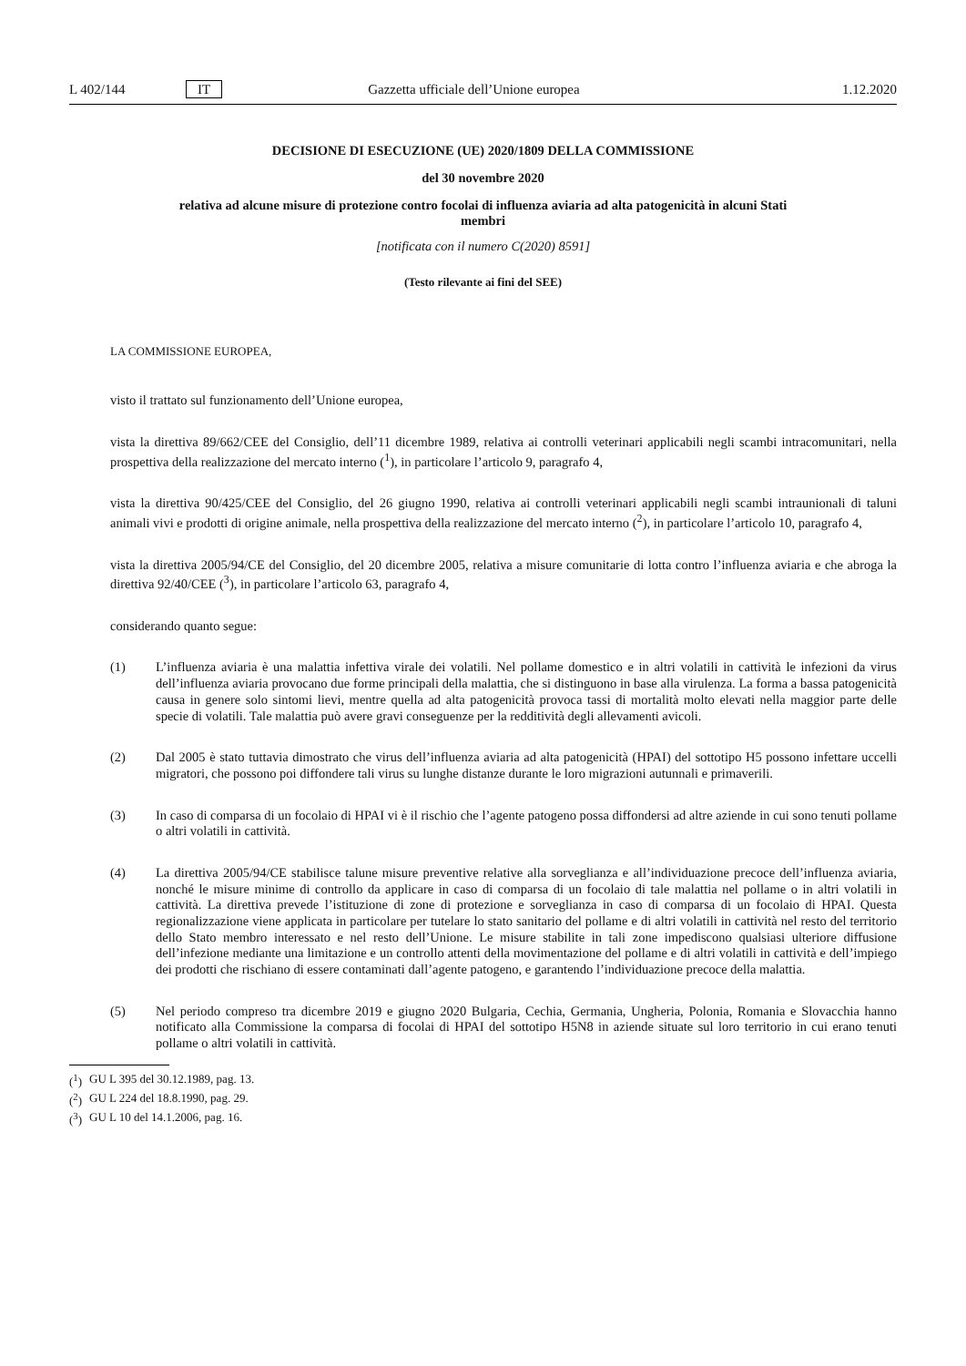L 402/144 IT Gazzetta ufficiale dell’Unione europea 1.12.2020
DECISIONE DI ESECUZIONE (UE) 2020/1809 DELLA COMMISSIONE
del 30 novembre 2020
relativa ad alcune misure di protezione contro focolai di influenza aviaria ad alta patogenicità in alcuni Stati membri
[notificata con il numero C(2020) 8591]
(Testo rilevante ai fini del SEE)
LA COMMISSIONE EUROPEA,
visto il trattato sul funzionamento dell’Unione europea,
vista la direttiva 89/662/CEE del Consiglio, dell’11 dicembre 1989, relativa ai controlli veterinari applicabili negli scambi intracomunitari, nella prospettiva della realizzazione del mercato interno (<sup>1</sup>), in particolare l’articolo 9, paragrafo 4,
vista la direttiva 90/425/CEE del Consiglio, del 26 giugno 1990, relativa ai controlli veterinari applicabili negli scambi intraunionali di taluni animali vivi e prodotti di origine animale, nella prospettiva della realizzazione del mercato interno (<sup>2</sup>), in particolare l’articolo 10, paragrafo 4,
vista la direttiva 2005/94/CE del Consiglio, del 20 dicembre 2005, relativa a misure comunitarie di lotta contro l’influenza aviaria e che abroga la direttiva 92/40/CEE (<sup>3</sup>), in particolare l’articolo 63, paragrafo 4,
considerando quanto segue:
(1) L’influenza aviaria è una malattia infettiva virale dei volatili. Nel pollame domestico e in altri volatili in cattività le infezioni da virus dell’influenza aviaria provocano due forme principali della malattia, che si distinguono in base alla virulenza. La forma a bassa patogenicità causa in genere solo sintomi lievi, mentre quella ad alta patogenicità provoca tassi di mortalità molto elevati nella maggior parte delle specie di volatili. Tale malattia può avere gravi conseguenze per la redditività degli allevamenti avicoli.
(2) Dal 2005 è stato tuttavia dimostrato che virus dell’influenza aviaria ad alta patogenicità (HPAI) del sottotipo H5 possono infettare uccelli migratori, che possono poi diffondere tali virus su lunghe distanze durante le loro migrazioni autunnali e primaverili.
(3) In caso di comparsa di un focolaio di HPAI vi è il rischio che l’agente patogeno possa diffondersi ad altre aziende in cui sono tenuti pollame o altri volatili in cattività.
(4) La direttiva 2005/94/CE stabilisce talune misure preventive relative alla sorveglianza e all’individuazione precoce dell’influenza aviaria, nonché le misure minime di controllo da applicare in caso di comparsa di un focolaio di tale malattia nel pollame o in altri volatili in cattività. La direttiva prevede l’istituzione di zone di protezione e sorveglianza in caso di comparsa di un focolaio di HPAI. Questa regionalizzazione viene applicata in particolare per tutelare lo stato sanitario del pollame e di altri volatili in cattività nel resto del territorio dello Stato membro interessato e nel resto dell’Unione. Le misure stabilite in tali zone impediscono qualsiasi ulteriore diffusione dell’infezione mediante una limitazione e un controllo attenti della movimentazione del pollame e di altri volatili in cattività e dell’impiego dei prodotti che rischiano di essere contaminati dall’agente patogeno, e garantendo l’individuazione precoce della malattia.
(5) Nel periodo compreso tra dicembre 2019 e giugno 2020 Bulgaria, Cechia, Germania, Ungheria, Polonia, Romania e Slovacchia hanno notificato alla Commissione la comparsa di focolai di HPAI del sottotipo H5N8 in aziende situate sul loro territorio in cui erano tenuti pollame o altri volatili in cattività.
(<sup>1</sup>) GU L 395 del 30.12.1989, pag. 13.
(<sup>2</sup>) GU L 224 del 18.8.1990, pag. 29.
(<sup>3</sup>) GU L 10 del 14.1.2006, pag. 16.